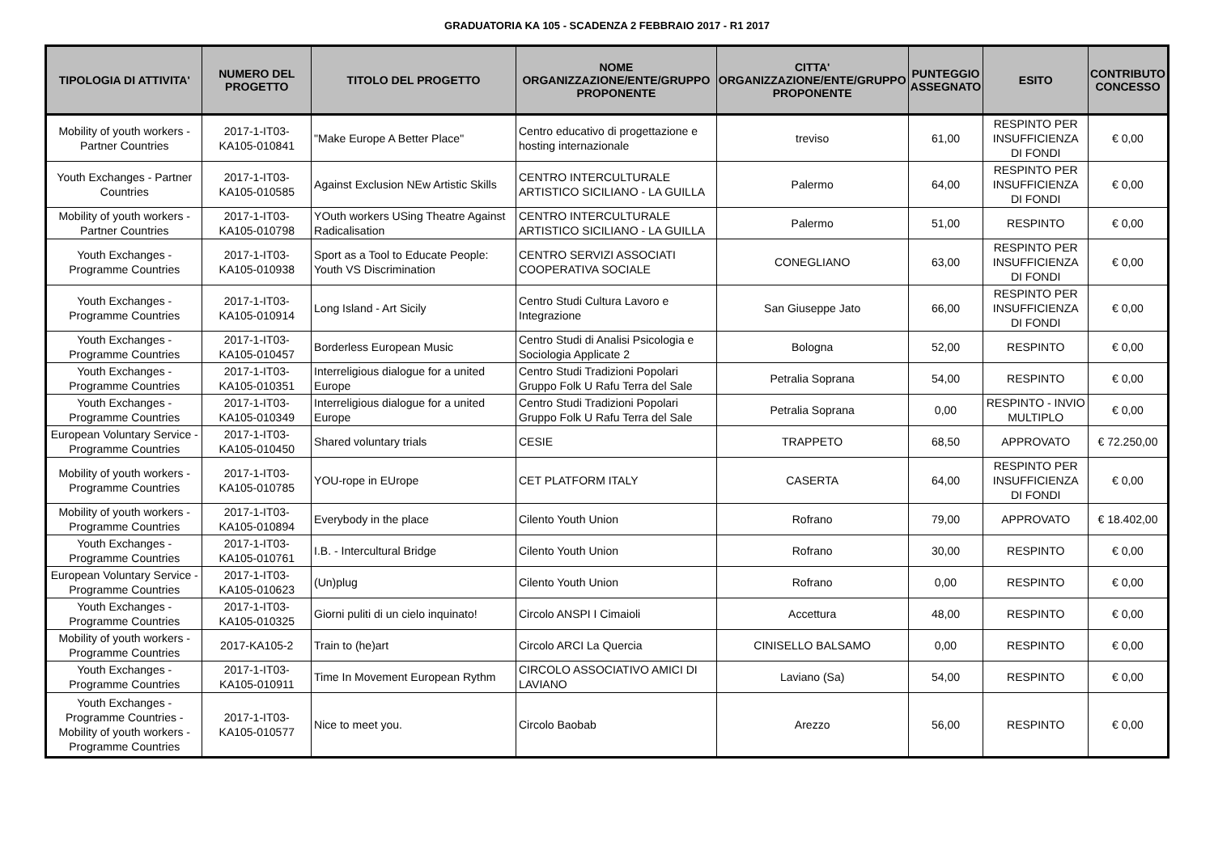GRADUATORIA KA 105 - SCADENZA 2 FEBBRAIO 2017 - R1 2017
| TIPOLOGIA DI ATTIVITA' | NUMERO DEL PROGETTO | TITOLO DEL PROGETTO | NOME ORGANIZZAZIONE/ENTE/GRUPPO PROPONENTE | CITTA' ORGANIZZAZIONE/ENTE/GRUPPO PROPONENTE | PUNTEGGIO ASSEGNATO | ESITO | CONTRIBUTO CONCESSO |
| --- | --- | --- | --- | --- | --- | --- | --- |
| Mobility of youth workers - Partner Countries | 2017-1-IT03-KA105-010841 | "Make Europe A Better Place" | Centro educativo di progettazione e hosting internazionale | treviso | 61,00 | RESPINTO PER INSUFFICIENZA DI FONDI | € 0,00 |
| Youth Exchanges - Partner Countries | 2017-1-IT03-KA105-010585 | Against Exclusion NEw Artistic Skills | CENTRO INTERCULTURALE ARTISTICO SICILIANO - LA GUILLA | Palermo | 64,00 | RESPINTO PER INSUFFICIENZA DI FONDI | € 0,00 |
| Mobility of youth workers - Partner Countries | 2017-1-IT03-KA105-010798 | YOuth workers USing Theatre Against Radicalisation | CENTRO INTERCULTURALE ARTISTICO SICILIANO - LA GUILLA | Palermo | 51,00 | RESPINTO | € 0,00 |
| Youth Exchanges - Programme Countries | 2017-1-IT03-KA105-010938 | Sport as a Tool to Educate People: Youth VS Discrimination | CENTRO SERVIZI ASSOCIATI COOPERATIVA SOCIALE | CONEGLIANO | 63,00 | RESPINTO PER INSUFFICIENZA DI FONDI | € 0,00 |
| Youth Exchanges - Programme Countries | 2017-1-IT03-KA105-010914 | Long Island - Art Sicily | Centro Studi Cultura Lavoro e Integrazione | San Giuseppe Jato | 66,00 | RESPINTO PER INSUFFICIENZA DI FONDI | € 0,00 |
| Youth Exchanges - Programme Countries | 2017-1-IT03-KA105-010457 | Borderless European Music | Centro Studi di Analisi Psicologia e Sociologia Applicate 2 | Bologna | 52,00 | RESPINTO | € 0,00 |
| Youth Exchanges - Programme Countries | 2017-1-IT03-KA105-010351 | Interreligious dialogue for a united Europe | Centro Studi Tradizioni Popolari Gruppo Folk U Rafu Terra del Sale | Petralia Soprana | 54,00 | RESPINTO | € 0,00 |
| Youth Exchanges - Programme Countries | 2017-1-IT03-KA105-010349 | Interreligious dialogue for a united Europe | Centro Studi Tradizioni Popolari Gruppo Folk U Rafu Terra del Sale | Petralia Soprana | 0,00 | RESPINTO - INVIO MULTIPLO | € 0,00 |
| European Voluntary Service - Programme Countries | 2017-1-IT03-KA105-010450 | Shared voluntary trials | CESIE | TRAPPETO | 68,50 | APPROVATO | € 72.250,00 |
| Mobility of youth workers - Programme Countries | 2017-1-IT03-KA105-010785 | YOU-rope in EUrope | CET PLATFORM ITALY | CASERTA | 64,00 | RESPINTO PER INSUFFICIENZA DI FONDI | € 0,00 |
| Mobility of youth workers - Programme Countries | 2017-1-IT03-KA105-010894 | Everybody in the place | Cilento Youth Union | Rofrano | 79,00 | APPROVATO | € 18.402,00 |
| Youth Exchanges - Programme Countries | 2017-1-IT03-KA105-010761 | I.B. - Intercultural Bridge | Cilento Youth Union | Rofrano | 30,00 | RESPINTO | € 0,00 |
| European Voluntary Service - Programme Countries | 2017-1-IT03-KA105-010623 | (Un)plug | Cilento Youth Union | Rofrano | 0,00 | RESPINTO | € 0,00 |
| Youth Exchanges - Programme Countries | 2017-1-IT03-KA105-010325 | Giorni puliti di un cielo inquinato! | Circolo ANSPI I Cimaioli | Accettura | 48,00 | RESPINTO | € 0,00 |
| Mobility of youth workers - Programme Countries | 2017-KA105-2 | Train to (he)art | Circolo ARCI La Quercia | CINISELLO BALSAMO | 0,00 | RESPINTO | € 0,00 |
| Youth Exchanges - Programme Countries | 2017-1-IT03-KA105-010911 | Time In Movement European Rythm | CIRCOLO ASSOCIATIVO AMICI DI LAVIANO | Laviano (Sa) | 54,00 | RESPINTO | € 0,00 |
| Youth Exchanges - Programme Countries - Mobility of youth workers - Programme Countries | 2017-1-IT03-KA105-010577 | Nice to meet you. | Circolo Baobab | Arezzo | 56,00 | RESPINTO | € 0,00 |